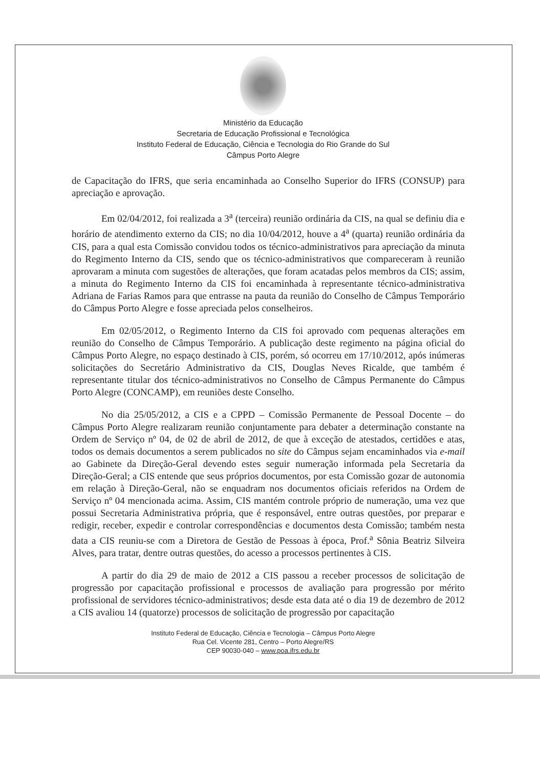Ministério da Educação
Secretaria de Educação Profissional e Tecnológica
Instituto Federal de Educação, Ciência e Tecnologia do Rio Grande do Sul
Câmpus Porto Alegre
de Capacitação do IFRS, que seria encaminhada ao Conselho Superior do IFRS (CONSUP) para apreciação e aprovação.
Em 02/04/2012, foi realizada a 3<sup>a</sup> (terceira) reunião ordinária da CIS, na qual se definiu dia e horário de atendimento externo da CIS; no dia 10/04/2012, houve a 4<sup>a</sup> (quarta) reunião ordinária da CIS, para a qual esta Comissão convidou todos os técnico-administrativos para apreciação da minuta do Regimento Interno da CIS, sendo que os técnico-administrativos que compareceram à reunião aprovaram a minuta com sugestões de alterações, que foram acatadas pelos membros da CIS; assim, a minuta do Regimento Interno da CIS foi encaminhada à representante técnico-administrativa Adriana de Farias Ramos para que entrasse na pauta da reunião do Conselho de Câmpus Temporário do Câmpus Porto Alegre e fosse apreciada pelos conselheiros.
Em 02/05/2012, o Regimento Interno da CIS foi aprovado com pequenas alterações em reunião do Conselho de Câmpus Temporário. A publicação deste regimento na página oficial do Câmpus Porto Alegre, no espaço destinado à CIS, porém, só ocorreu em 17/10/2012, após inúmeras solicitações do Secretário Administrativo da CIS, Douglas Neves Ricalde, que também é representante titular dos técnico-administrativos no Conselho de Câmpus Permanente do Câmpus Porto Alegre (CONCAMP), em reuniões deste Conselho.
No dia 25/05/2012, a CIS e a CPPD – Comissão Permanente de Pessoal Docente – do Câmpus Porto Alegre realizaram reunião conjuntamente para debater a determinação constante na Ordem de Serviço nº 04, de 02 de abril de 2012, de que à exceção de atestados, certidões e atas, todos os demais documentos a serem publicados no site do Câmpus sejam encaminhados via e-mail ao Gabinete da Direção-Geral devendo estes seguir numeração informada pela Secretaria da Direção-Geral; a CIS entende que seus próprios documentos, por esta Comissão gozar de autonomia em relação à Direção-Geral, não se enquadram nos documentos oficiais referidos na Ordem de Serviço nº 04 mencionada acima. Assim, CIS mantém controle próprio de numeração, uma vez que possui Secretaria Administrativa própria, que é responsável, entre outras questões, por preparar e redigir, receber, expedir e controlar correspondências e documentos desta Comissão; também nesta data a CIS reuniu-se com a Diretora de Gestão de Pessoas à época, Prof.<sup>a</sup> Sônia Beatriz Silveira Alves, para tratar, dentre outras questões, do acesso a processos pertinentes à CIS.
A partir do dia 29 de maio de 2012 a CIS passou a receber processos de solicitação de progressão por capacitação profissional e processos de avaliação para progressão por mérito profissional de servidores técnico-administrativos; desde esta data até o dia 19 de dezembro de 2012 a CIS avaliou 14 (quatorze) processos de solicitação de progressão por capacitação
Instituto Federal de Educação, Ciência e Tecnologia – Câmpus Porto Alegre
Rua Cel. Vicente 281, Centro – Porto Alegre/RS
CEP 90030-040 – www.poa.ifrs.edu.br